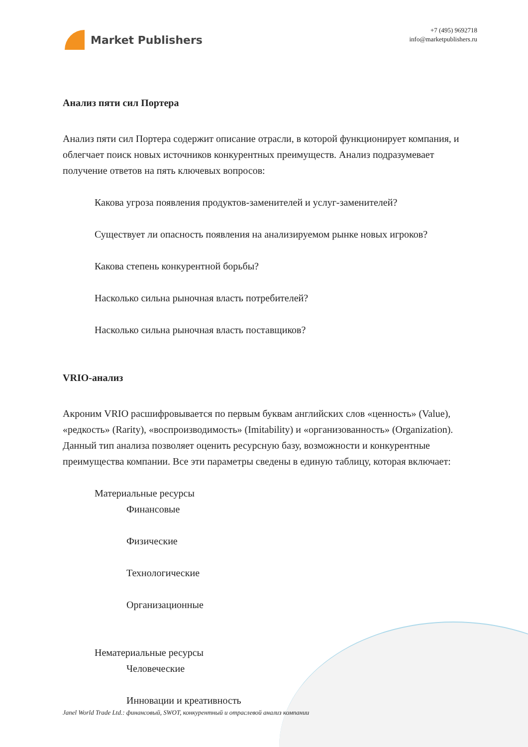Market Publishers
+7 (495) 9692718
info@marketpublishers.ru
Анализ пяти сил Портера
Анализ пяти сил Портера содержит описание отрасли, в которой функционирует компания, и облегчает поиск новых источников конкурентных преимуществ. Анализ подразумевает получение ответов на пять ключевых вопросов:
Какова угроза появления продуктов-заменителей и услуг-заменителей?
Существует ли опасность появления на анализируемом рынке новых игроков?
Какова степень конкурентной борьбы?
Насколько сильна рыночная власть потребителей?
Насколько сильна рыночная власть поставщиков?
VRIO-анализ
Акроним VRIO расшифровывается по первым буквам английских слов «ценность» (Value), «редкость» (Rarity), «воспроизводимость» (Imitability) и «организованность» (Organization). Данный тип анализа позволяет оценить ресурсную базу, возможности и конкурентные преимущества компании. Все эти параметры сведены в единую таблицу, которая включает:
Материальные ресурсы
Финансовые
Физические
Технологические
Организационные
Нематериальные ресурсы
Человеческие
Инновации и креативность
Janel World Trade Ltd.: финансовый, SWOT, конкурентный и отраслевой анализ компании